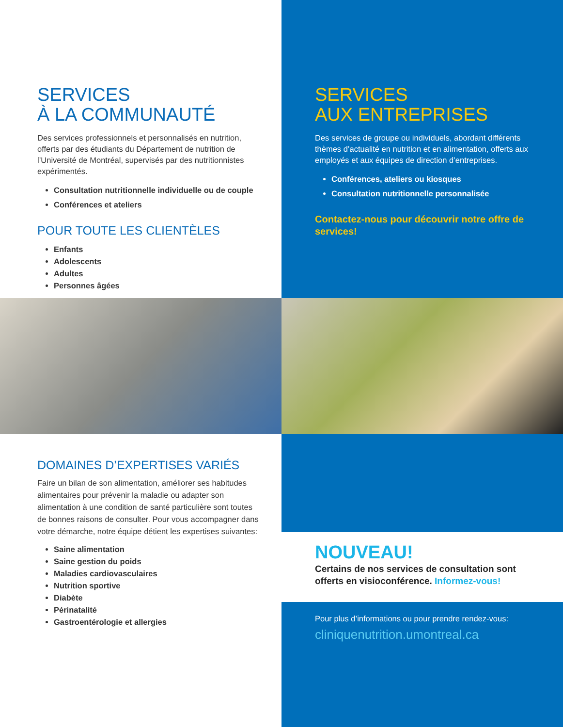SERVICES
À LA COMMUNAUTÉ
Des services professionnels et personnalisés en nutrition, offerts par des étudiants du Département de nutrition de l’Université de Montréal, supervisés par des nutritionnistes expérimentés.
Consultation nutritionnelle individuelle ou de couple
Conférences et ateliers
POUR TOUTE LES CLIENTÈLES
Enfants
Adolescents
Adultes
Personnes âgées
SERVICES
AUX ENTREPRISES
Des services de groupe ou individuels, abordant différents thèmes d’actualité en nutrition et en alimentation, offerts aux employés et aux équipes de direction d’entreprises.
Conférences, ateliers ou kiosques
Consultation nutritionnelle personnalisée
Contactez-nous pour découvrir notre offre de services!
DOMAINES D’EXPERTISES VARIÉS
Faire un bilan de son alimentation, améliorer ses habitudes alimentaires pour prévenir la maladie ou adapter son alimentation à une condition de santé particulière sont toutes de bonnes raisons de consulter. Pour vous accompagner dans votre démarche, notre équipe détient les expertises suivantes:
Saine alimentation
Saine gestion du poids
Maladies cardiovasculaires
Nutrition sportive
Diabète
Périnatalité
Gastroentérologie et allergies
NOUVEAU!
Certains de nos services de consultation sont offerts en visioconférence. Informez-vous!
Pour plus d’informations ou pour prendre rendez-vous:
cliniquenutrition.umontreal.ca